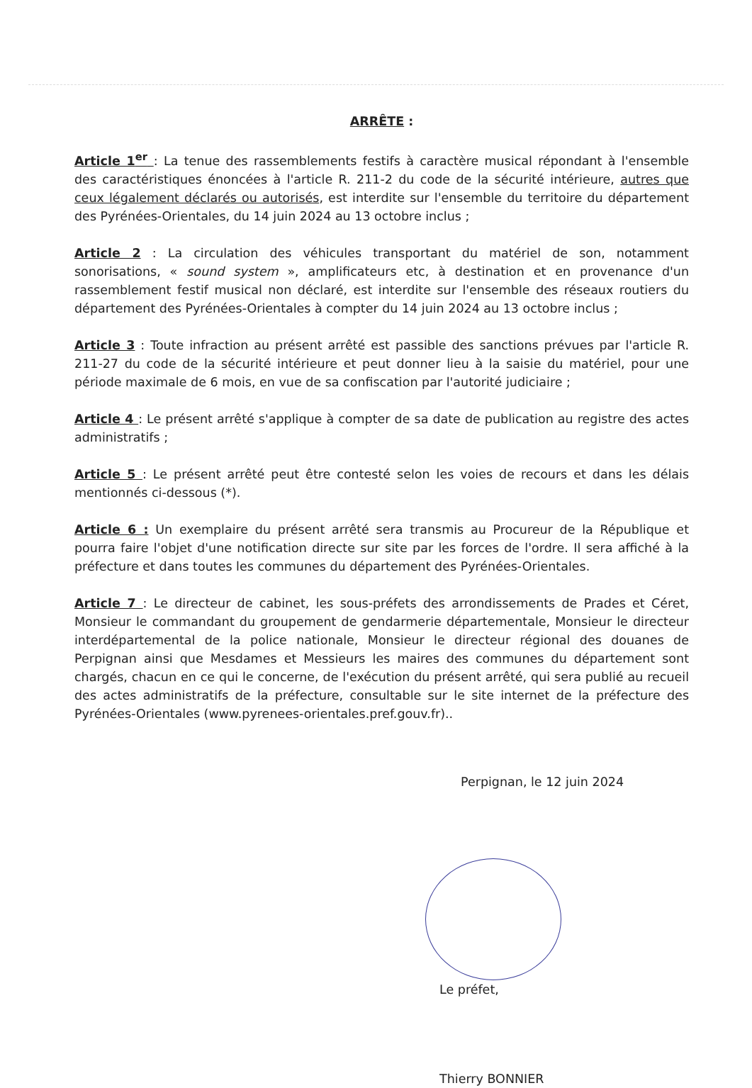ARRÊTE :
Article 1<sup>er</sup> : La tenue des rassemblements festifs à caractère musical répondant à l'ensemble des caractéristiques énoncées à l'article R. 211-2 du code de la sécurité intérieure, autres que ceux légalement déclarés ou autorisés, est interdite sur l'ensemble du territoire du département des Pyrénées-Orientales, du 14 juin 2024 au 13 octobre inclus ;
Article 2 : La circulation des véhicules transportant du matériel de son, notamment sonorisations, « sound system », amplificateurs etc, à destination et en provenance d'un rassemblement festif musical non déclaré, est interdite sur l'ensemble des réseaux routiers du département des Pyrénées-Orientales à compter du 14 juin 2024 au 13 octobre inclus ;
Article 3 : Toute infraction au présent arrêté est passible des sanctions prévues par l'article R. 211-27 du code de la sécurité intérieure et peut donner lieu à la saisie du matériel, pour une période maximale de 6 mois, en vue de sa confiscation par l'autorité judiciaire ;
Article 4 : Le présent arrêté s'applique à compter de sa date de publication au registre des actes administratifs ;
Article 5 : Le présent arrêté peut être contesté selon les voies de recours et dans les délais mentionnés ci-dessous (*).
Article 6 : Un exemplaire du présent arrêté sera transmis au Procureur de la République et pourra faire l'objet d'une notification directe sur site par les forces de l'ordre. Il sera affiché à la préfecture et dans toutes les communes du département des Pyrénées-Orientales.
Article 7 : Le directeur de cabinet, les sous-préfets des arrondissements de Prades et Céret, Monsieur le commandant du groupement de gendarmerie départementale, Monsieur le directeur interdépartemental de la police nationale, Monsieur le directeur régional des douanes de Perpignan ainsi que Mesdames et Messieurs les maires des communes du département sont chargés, chacun en ce qui le concerne, de l'exécution du présent arrêté, qui sera publié au recueil des actes administratifs de la préfecture, consultable sur le site internet de la préfecture des Pyrénées-Orientales (www.pyrenees-orientales.pref.gouv.fr)..
Perpignan, le 12 juin 2024
Le préfet,
Thierry BONNIER